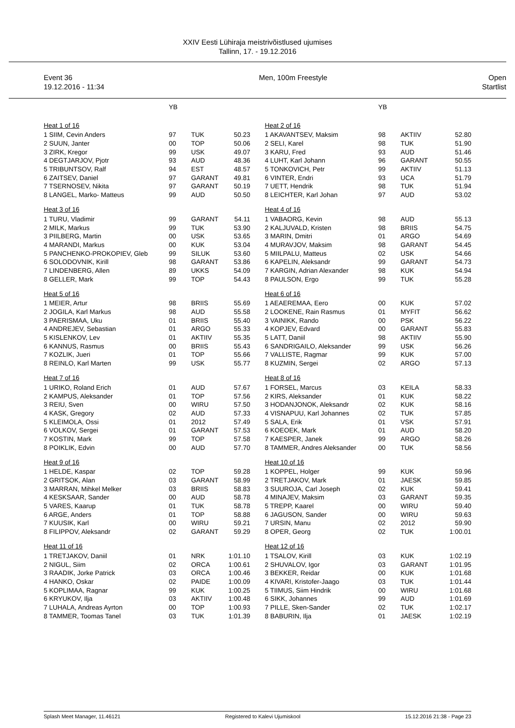XXIV Eesti Lühiraja meistrivõistlused ujumises
Tallinn, 17. - 19.12.2016
Event 36
19.12.2016 - 11:34
Men, 100m Freestyle Open
Startlist
| | YB | | |
| Heat 1 of 16 | | | |
| 1 SIIM, Cevin Anders | 97 | TUK | 50.23 |
| 2 SUUN, Janter | 00 | TOP | 50.06 |
| 3 ZIRK, Kregor | 99 | USK | 49.07 |
| 4 DEGTJARJOV, Pjotr | 93 | AUD | 48.36 |
| 5 TRIBUNTSOV, Ralf | 94 | EST | 48.57 |
| 6 ZAITSEV, Daniel | 97 | GARANT | 49.81 |
| 7 TSERNOSEV, Nikita | 97 | GARANT | 50.19 |
| 8 LANGEL, Marko- Matteus | 99 | AUD | 50.50 |
| Heat 3 of 16 | | | |
| 1 TURU, Vladimir | 99 | GARANT | 54.11 |
| 2 MILK, Markus | 99 | TUK | 53.90 |
| 3 PIILBERG, Martin | 00 | USK | 53.65 |
| 4 MARANDI, Markus | 00 | KUK | 53.04 |
| 5 PANCHENKO-PROKOPIEV, Gleb | 99 | SILUK | 53.60 |
| 6 SOLODOVNIK, Kirill | 98 | GARANT | 53.86 |
| 7 LINDENBERG, Allen | 89 | UKKS | 54.09 |
| 8 GELLER, Mark | 99 | TOP | 54.43 |
| Heat 5 of 16 | | | |
| 1 MEIER, Artur | 98 | BRIIS | 55.69 |
| 2 JOGILA, Karl Markus | 98 | AUD | 55.58 |
| 3 PAERISMAA, Uku | 01 | BRIIS | 55.40 |
| 4 ANDREJEV, Sebastian | 01 | ARGO | 55.33 |
| 5 KISLENKOV, Lev | 01 | AKTIIV | 55.35 |
| 6 KANNUS, Rasmus | 00 | BRIIS | 55.43 |
| 7 KOZLIK, Jueri | 01 | TOP | 55.66 |
| 8 REINLO, Karl Marten | 99 | USK | 55.77 |
| Heat 7 of 16 | | | |
| 1 URIKO, Roland Erich | 01 | AUD | 57.67 |
| 2 KAMPUS, Aleksander | 01 | TOP | 57.56 |
| 3 REIU, Sven | 00 | WIRU | 57.50 |
| 4 KASK, Gregory | 02 | AUD | 57.33 |
| 5 KLEIMOLA, Ossi | 01 | 2012 | 57.49 |
| 6 VOLKOV, Sergei | 01 | GARANT | 57.53 |
| 7 KOSTIN, Mark | 99 | TOP | 57.58 |
| 8 POIKLIK, Edvin | 00 | AUD | 57.70 |
| Heat 9 of 16 | | | |
| 1 HELDE, Kaspar | 02 | TOP | 59.28 |
| 2 GRITSOK, Alan | 03 | GARANT | 58.99 |
| 3 MARRAN, Mihkel Melker | 03 | BRIIS | 58.83 |
| 4 KESKSAAR, Sander | 00 | AUD | 58.78 |
| 5 VARES, Kaarup | 01 | TUK | 58.78 |
| 6 ARGE, Anders | 01 | TOP | 58.88 |
| 7 KUUSIK, Karl | 00 | WIRU | 59.21 |
| 8 FILIPPOV, Aleksandr | 02 | GARANT | 59.29 |
| Heat 11 of 16 | | | |
| 1 TRETJAKOV, Daniil | 01 | NRK | 1:01.10 |
| 2 NIGUL, Siim | 02 | ORCA | 1:00.61 |
| 3 RAADIK, Jorke Patrick | 03 | ORCA | 1:00.46 |
| 4 HANKO, Oskar | 02 | PAIDE | 1:00.09 |
| 5 KOPLIMAA, Ragnar | 99 | KUK | 1:00.25 |
| 6 KRYUKOV, Ilja | 03 | AKTIIV | 1:00.48 |
| 7 LUHALA, Andreas Ayrton | 00 | TOP | 1:00.93 |
| 8 TAMMER, Toomas Tanel | 03 | TUK | 1:01.39 |
| | YB | | |
| Heat 2 of 16 | | | |
| 1 AKAVANTSEV, Maksim | 98 | AKTIIV | 52.80 |
| 2 SELI, Karel | 98 | TUK | 51.90 |
| 3 KARU, Fred | 93 | AUD | 51.46 |
| 4 LUHT, Karl Johann | 96 | GARANT | 50.55 |
| 5 TONKOVICH, Petr | 99 | AKTIIV | 51.13 |
| 6 VINTER, Endri | 93 | UCA | 51.79 |
| 7 UETT, Hendrik | 98 | TUK | 51.94 |
| 8 LEICHTER, Karl Johan | 97 | AUD | 53.02 |
| Heat 4 of 16 | | | |
| 1 VABAORG, Kevin | 98 | AUD | 55.13 |
| 2 KALJUVALD, Kristen | 98 | BRIIS | 54.75 |
| 3 MARIN, Dmitri | 01 | ARGO | 54.69 |
| 4 MURAVJOV, Maksim | 98 | GARANT | 54.45 |
| 5 MIILPALU, Matteus | 02 | USK | 54.66 |
| 6 KAPELIN, Aleksandr | 99 | GARANT | 54.73 |
| 7 KARGIN, Adrian Alexander | 98 | KUK | 54.94 |
| 8 PAULSON, Ergo | 99 | TUK | 55.28 |
| Heat 6 of 16 | | | |
| 1 AEAEREMAA, Eero | 00 | KUK | 57.02 |
| 2 LOOKENE, Rain Rasmus | 01 | MYFIT | 56.62 |
| 3 VAINIKK, Rando | 00 | PSK | 56.22 |
| 4 KOPJEV, Edvard | 00 | GARANT | 55.83 |
| 5 LATT, Daniil | 98 | AKTIIV | 55.90 |
| 6 SANDRIGAILO, Aleksander | 99 | USK | 56.26 |
| 7 VALLISTE, Ragmar | 99 | KUK | 57.00 |
| 8 KUZMIN, Sergei | 02 | ARGO | 57.13 |
| Heat 8 of 16 | | | |
| 1 FORSEL, Marcus | 03 | KEILA | 58.33 |
| 2 KIRS, Aleksander | 01 | KUK | 58.22 |
| 3 HODANJONOK, Aleksandr | 02 | KUK | 58.16 |
| 4 VISNAPUU, Karl Johannes | 02 | TUK | 57.85 |
| 5 SALA, Erik | 01 | VSK | 57.91 |
| 6 KOEOEK, Mark | 01 | AUD | 58.20 |
| 7 KAESPER, Janek | 99 | ARGO | 58.26 |
| 8 TAMMER, Andres Aleksander | 00 | TUK | 58.56 |
| Heat 10 of 16 | | | |
| 1 KOPPEL, Holger | 99 | KUK | 59.96 |
| 2 TRETJAKOV, Mark | 01 | JAESK | 59.85 |
| 3 SUUROJA, Carl Joseph | 02 | KUK | 59.41 |
| 4 MINAJEV, Maksim | 03 | GARANT | 59.35 |
| 5 TREPP, Kaarel | 00 | WIRU | 59.40 |
| 6 JAGUSON, Sander | 00 | WIRU | 59.63 |
| 7 URSIN, Manu | 02 | 2012 | 59.90 |
| 8 OPER, Georg | 02 | TUK | 1:00.01 |
| Heat 12 of 16 | | | |
| 1 TSALOV, Kirill | 03 | KUK | 1:02.19 |
| 2 SHUVALOV, Igor | 03 | GARANT | 1:01.95 |
| 3 BEKKER, Reidar | 00 | KUK | 1:01.68 |
| 4 KIVARI, Kristofer-Jaago | 03 | TUK | 1:01.44 |
| 5 TIIMUS, Siim Hindrik | 00 | WIRU | 1:01.68 |
| 6 SIKK, Johannes | 99 | AUD | 1:01.69 |
| 7 PILLE, Sken-Sander | 02 | TUK | 1:02.17 |
| 8 BABURIN, Ilja | 01 | JAESK | 1:02.19 |
Splash Meet Manager, 11.46121 Registered to Kalevi Ujumiskool 15.12.2016 21:38 - Page 23